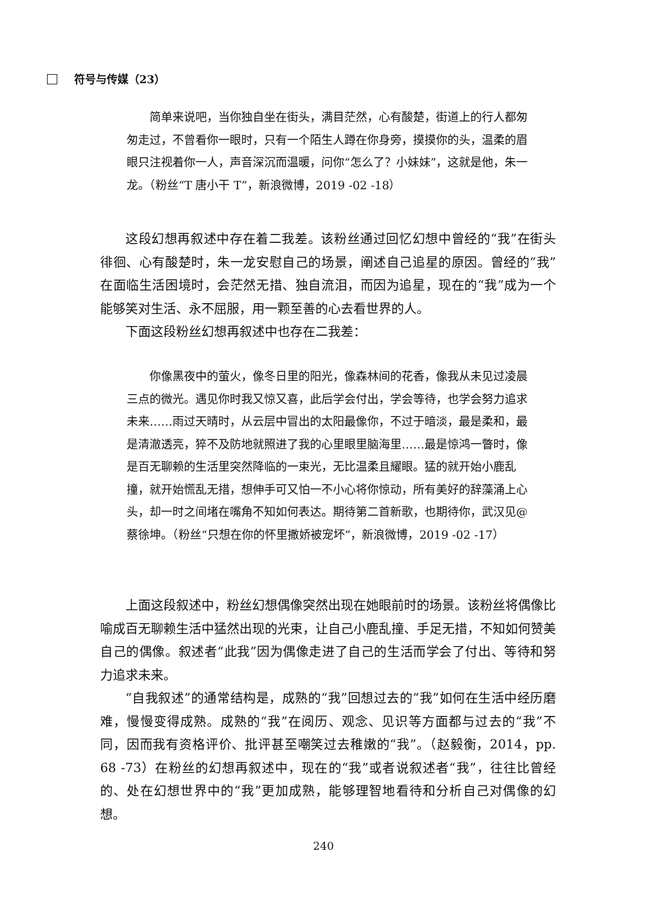符号与传媒（23）
简单来说吧，当你独自坐在街头，满目茫然，心有酸楚，街道上的行人都匆匆走过，不曾看你一眼时，只有一个陌生人蹲在你身旁，摸摸你的头，温柔的眉眼只注视着你一人，声音深沉而温暖，问你“怎么了？小妹妹”，这就是他，朱一龙。（粉丝“T 唐小干 T”，新浪微博，2019 -02 -18）
这段幻想再叙述中存在着二我差。该粉丝通过回忆幻想中曾经的“我”在街头徘徊、心有酸楚时，朱一龙安慰自己的场景，阐述自己追星的原因。曾经的“我”在面临生活困境时，会茫然无措、独自流泪，而因为追星，现在的“我”成为一个能够笑对生活、永不屈服，用一颗至善的心去看世界的人。
下面这段粉丝幻想再叙述中也存在二我差：
你像黑夜中的萤火，像冬日里的阳光，像森林间的花香，像我从未见过凌晨三点的微光。遇见你时我又惊又喜，此后学会付出，学会等待，也学会努力追求未来……雨过天晴时，从云层中冒出的太阳最像你，不过于暗淡，最是柔和，最是清澈透亮，猝不及防地就照进了我的心里眼里脑海里……最是惊鸿一瞥时，像是百无聊赖的生活里突然降临的一束光，无比温柔且耀眼。猛的就开始小鹿乱撞，就开始慌乱无措，想伸手可又怕一不小心将你惊动，所有美好的辞藻涌上心头，却一时之间堵在嘴角不知如何表达。期待第二首新歌，也期待你，武汉见@蔡徐坤。（粉丝“只想在你的怀里撒娇被宠坏”，新浪微博，2019 -02 -17）
上面这段叙述中，粉丝幻想偶像突然出现在她眼前时的场景。该粉丝将偶像比喻成百无聊赖生活中猛然出现的光束，让自己小鹿乱撞、手足无措，不知如何赞美自己的偶像。叙述者“此我”因为偶像走进了自己的生活而学会了付出、等待和努力追求未来。
“自我叙述”的通常结构是，成熟的“我”回想过去的“我”如何在生活中经历磨难，慢慢变得成熟。成熟的“我”在阅历、观念、见识等方面都与过去的“我”不同，因而我有资格评价、批评甚至嘲笑过去稚嫩的“我”。（赵毅衡，2014，pp. 68 -73）在粉丝的幻想再叙述中，现在的“我”或者说叙述者“我”，往往比曾经的、处在幻想世界中的“我”更加成熟，能够理智地看待和分析自己对偶像的幻想。
240